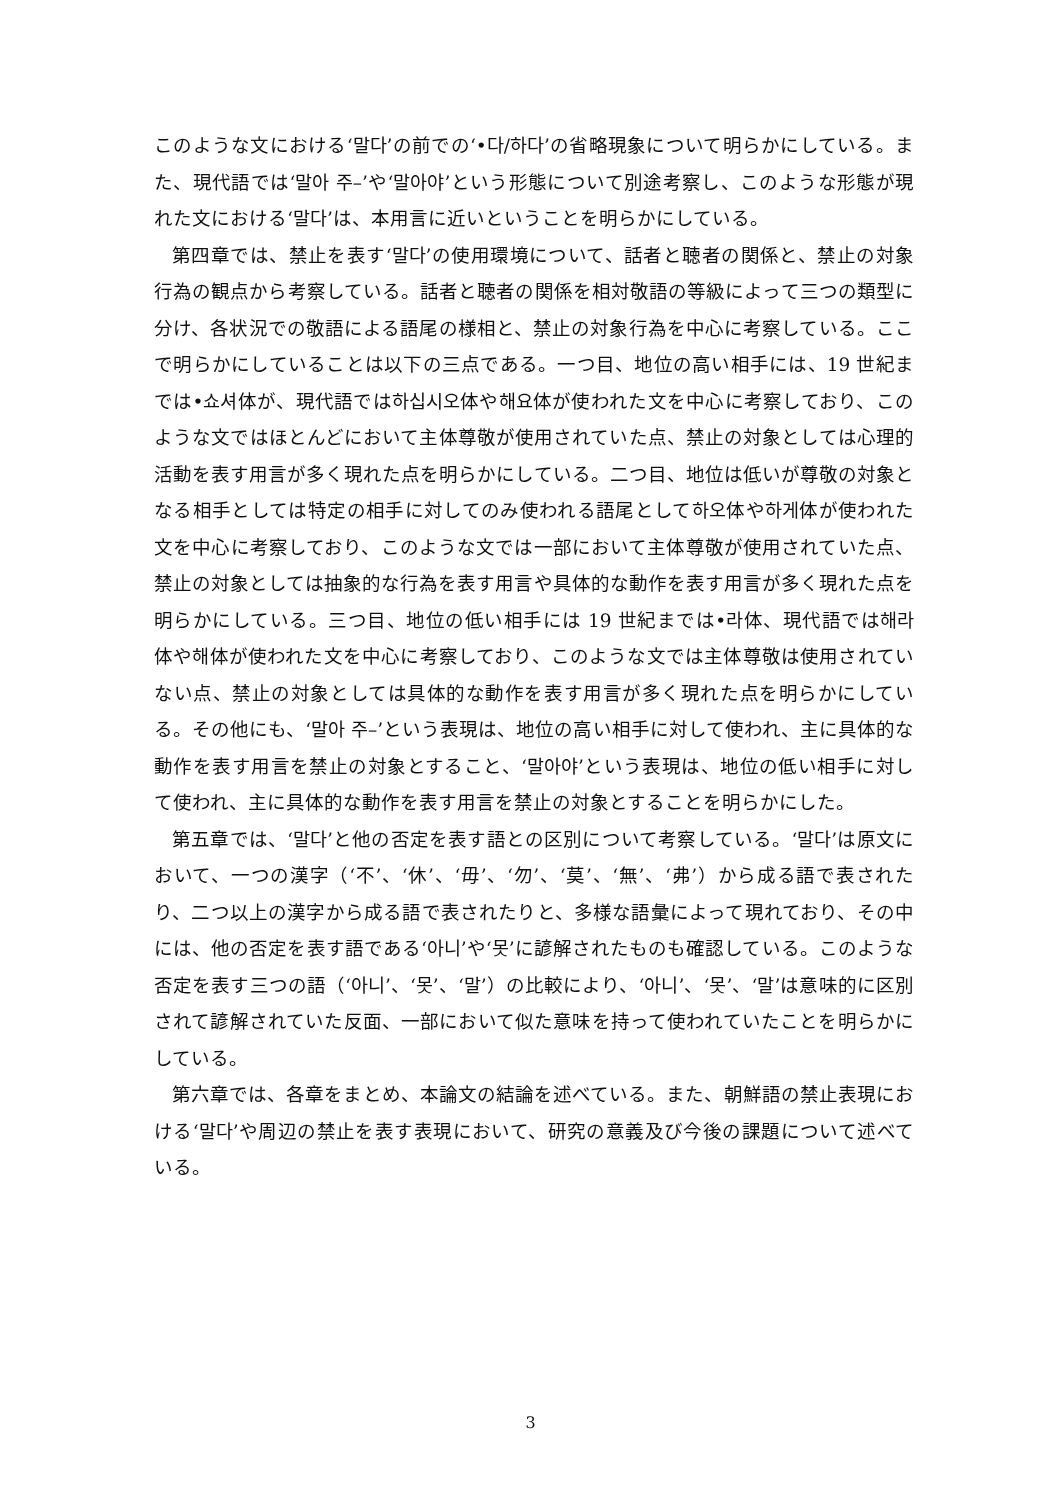このような文における‘말다’の前での‘•다/하다’の省略現象について明らかにしている。また、現代語では‘말아 주–’や‘말아야’という形態について別途考察し、このような形態が現れた文における‘말다’は、本用言に近いということを明らかにしている。
第四章では、禁止を表す‘말다’の使用環境について、話者と聴者の関係と、禁止の対象行為の観点から考察している。話者と聴者の関係を相対敬語の等級によって三つの類型に分け、各状況での敬語による語尾の様相と、禁止の対象行為を中心に考察している。ここで明らかにしていることは以下の三点である。一つ目、地位の高い相手には、19 世紀までは•쇼셔体が、現代語では하십시오体や해요体が使われた文を中心に考察しており、このような文ではほとんどにおいて主体尊敬が使用されていた点、禁止の対象としては心理的活動を表す用言が多く現れた点を明らかにしている。二つ目、地位は低いが尊敬の対象となる相手としては特定の相手に対してのみ使われる語尾として하오体や하게体が使われた文を中心に考察しており、このような文では一部において主体尊敬が使用されていた点、禁止の対象としては抽象的な行為を表す用言や具体的な動作を表す用言が多く現れた点を明らかにしている。三つ目、地位の低い相手には 19 世紀までは•라体、現代語では해라体や해体が使われた文を中心に考察しており、このような文では主体尊敬は使用されていない点、禁止の対象としては具体的な動作を表す用言が多く現れた点を明らかにしている。その他にも、‘말아 주–’という表現は、地位の高い相手に対して使われ、主に具体的な動作を表す用言を禁止の対象とすること、‘말아야’という表現は、地位の低い相手に対して使われ、主に具体的な動作を表す用言を禁止の対象とすることを明らかにした。
第五章では、‘말다’と他の否定を表す語との区別について考察している。‘말다’は原文において、一つの漢字（‘不’、‘休’、‘毋’、‘勿’、‘莫’、‘無’、‘弗’）から成る語で表されたり、二つ以上の漢字から成る語で表されたりと、多様な語彙によって現れており、その中には、他の否定を表す語である‘아니’や‘못’に諺解されたものも確認している。このような否定を表す三つの語（‘아니’、‘못’、‘말’）の比較により、‘아니’、‘못’、‘말’は意味的に区別されて諺解されていた反面、一部において似た意味を持って使われていたことを明らかにしている。
第六章では、各章をまとめ、本論文の結論を述べている。また、朝鮮語の禁止表現における‘말다’や周辺の禁止を表す表現において、研究の意義及び今後の課題について述べている。
3